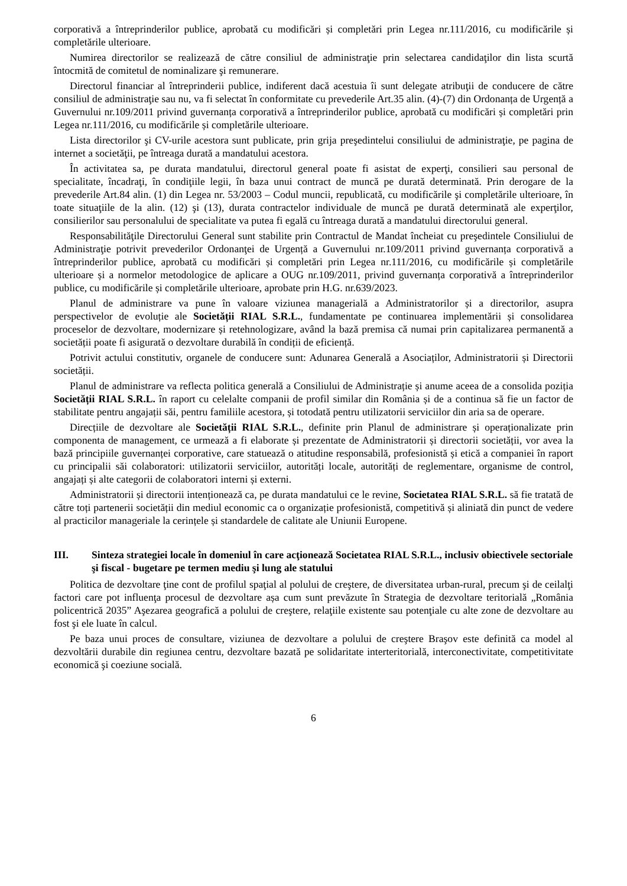corporativă a întreprinderilor publice, aprobată cu modificări și completări prin Legea nr.111/2016, cu modificările și completările ulterioare.
Numirea directorilor se realizează de către consiliul de administraţie prin selectarea candidaţilor din lista scurtă întocmită de comitetul de nominalizare şi remunerare.
Directorul financiar al întreprinderii publice, indiferent dacă acestuia îi sunt delegate atribuţii de conducere de către consiliul de administraţie sau nu, va fi selectat în conformitate cu prevederile Art.35 alin. (4)-(7) din Ordonanța de Urgență a Guvernului nr.109/2011 privind guvernanța corporativă a întreprinderilor publice, aprobată cu modificări și completări prin Legea nr.111/2016, cu modificările și completările ulterioare.
Lista directorilor şi CV-urile acestora sunt publicate, prin grija preşedintelui consiliului de administraţie, pe pagina de internet a societăţii, pe întreaga durată a mandatului acestora.
În activitatea sa, pe durata mandatului, directorul general poate fi asistat de experţi, consilieri sau personal de specialitate, încadraţi, în condiţiile legii, în baza unui contract de muncă pe durată determinată. Prin derogare de la prevederile Art.84 alin. (1) din Legea nr. 53/2003 – Codul muncii, republicată, cu modificările şi completările ulterioare, în toate situaţiile de la alin. (12) şi (13), durata contractelor individuale de muncă pe durată determinată ale experţilor, consilierilor sau personalului de specialitate va putea fi egală cu întreaga durată a mandatului directorului general.
Responsabilităţile Directorului General sunt stabilite prin Contractul de Mandat încheiat cu preşedintele Consiliului de Administraţie potrivit prevederilor Ordonanţei de Urgență a Guvernului nr.109/2011 privind guvernanța corporativă a întreprinderilor publice, aprobată cu modificări și completări prin Legea nr.111/2016, cu modificările și completările ulterioare și a normelor metodologice de aplicare a OUG nr.109/2011, privind guvernanța corporativă a întreprinderilor publice, cu modificările și completările ulterioare, aprobate prin H.G. nr.639/2023.
Planul de administrare va pune în valoare viziunea managerială a Administratorilor și a directorilor, asupra perspectivelor de evoluție ale Societății RIAL S.R.L., fundamentate pe continuarea implementării și consolidarea proceselor de dezvoltare, modernizare și retehnologizare, având la bază premisa că numai prin capitalizarea permanentă a societății poate fi asigurată o dezvoltare durabilă în condiții de eficiență.
Potrivit actului constitutiv, organele de conducere sunt: Adunarea Generală a Asociaților, Administratorii și Directorii societății.
Planul de administrare va reflecta politica generală a Consiliului de Administrație și anume aceea de a consolida poziția Societății RIAL S.R.L. în raport cu celelalte companii de profil similar din România și de a continua să fie un factor de stabilitate pentru angajații săi, pentru familiile acestora, și totodată pentru utilizatorii serviciilor din aria sa de operare.
Direcțiile de dezvoltare ale Societății RIAL S.R.L., definite prin Planul de administrare și operaționalizate prin componenta de management, ce urmează a fi elaborate și prezentate de Administratorii și directorii societății, vor avea la bază principiile guvernanței corporative, care statuează o atitudine responsabilă, profesionistă și etică a companiei în raport cu principalii săi colaboratori: utilizatorii serviciilor, autorități locale, autorități de reglementare, organisme de control, angajați și alte categorii de colaboratori interni și externi.
Administratorii și directorii intenționează ca, pe durata mandatului ce le revine, Societatea RIAL S.R.L. să fie tratată de către toți partenerii societății din mediul economic ca o organizație profesionistă, competitivă și aliniată din punct de vedere al practicilor manageriale la cerințele și standardele de calitate ale Uniunii Europene.
III. Sinteza strategiei locale în domeniul în care acţionează Societatea RIAL S.R.L., inclusiv obiectivele sectoriale şi fiscal - bugetare pe termen mediu şi lung ale statului
Politica de dezvoltare ţine cont de profilul spaţial al polului de creştere, de diversitatea urban-rural, precum şi de ceilalţi factori care pot influenţa procesul de dezvoltare așa cum sunt prevăzute în Strategia de dezvoltare teritorială „România policentrică 2035” Aşezarea geografică a polului de creştere, relaţiile existente sau potenţiale cu alte zone de dezvoltare au fost şi ele luate în calcul.
Pe baza unui proces de consultare, viziunea de dezvoltare a polului de creştere Braşov este definită ca model al dezvoltării durabile din regiunea centru, dezvoltare bazată pe solidaritate interteritorială, interconectivitate, competitivitate economică şi coeziune socială.
6